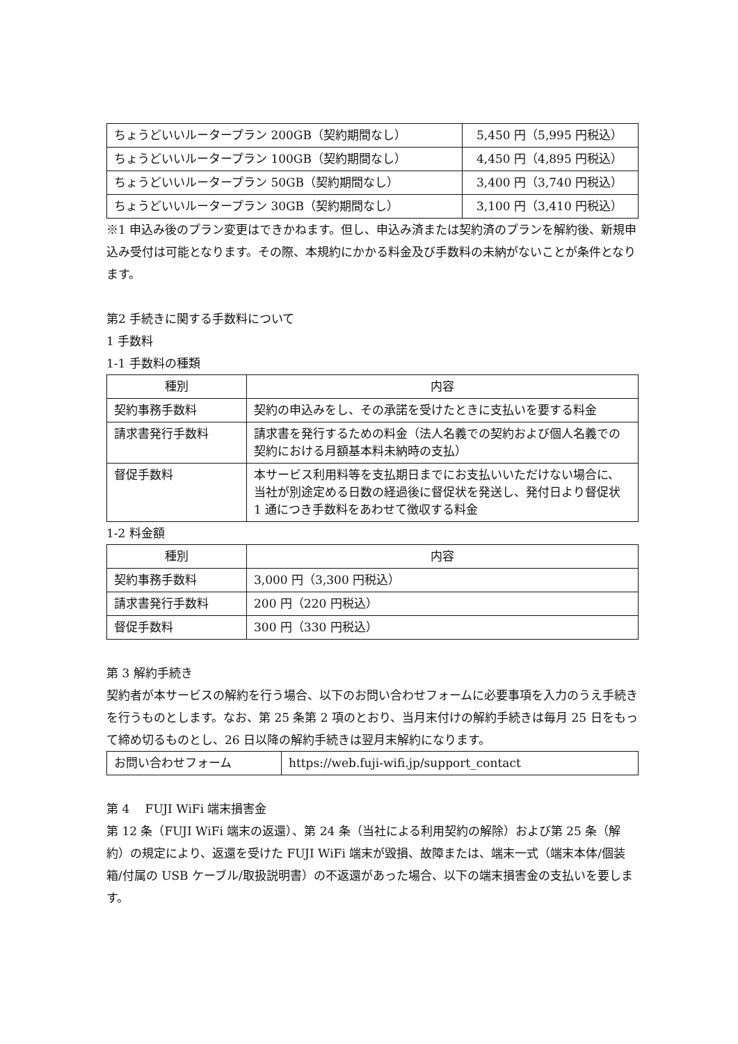| ちょうどいいルータープラン 200GB（契約期間なし） | 5,450 円（5,995 円税込） |
| ちょうどいいルータープラン 100GB（契約期間なし） | 4,450 円（4,895 円税込） |
| ちょうどいいルータープラン 50GB（契約期間なし） | 3,400 円（3,740 円税込） |
| ちょうどいいルータープラン 30GB（契約期間なし） | 3,100 円（3,410 円税込） |
※1 申込み後のプラン変更はできかねます。但し、申込み済または契約済のプランを解約後、新規申込み受付は可能となります。その際、本規約にかかる料金及び手数料の未納がないことが条件となります。
第2 手続きに関する手数料について
1 手数料
1-1 手数料の種類
| 種別 | 内容 |
| --- | --- |
| 契約事務手数料 | 契約の申込みをし、その承諾を受けたときに支払いを要する料金 |
| 請求書発行手数料 | 請求書を発行するための料金（法人名義での契約および個人名義での契約における月額基本料未納時の支払） |
| 督促手数料 | 本サービス利用料等を支払期日までにお支払いいただけない場合に、当社が別途定める日数の経過後に督促状を発送し、発付日より督促状 1 通につき手数料をあわせて徴収する料金 |
1-2 料金額
| 種別 | 内容 |
| --- | --- |
| 契約事務手数料 | 3,000 円（3,300 円税込） |
| 請求書発行手数料 | 200 円（220 円税込） |
| 督促手数料 | 300 円（330 円税込） |
第 3 解約手続き
契約者が本サービスの解約を行う場合、以下のお問い合わせフォームに必要事項を入力のうえ手続きを行うものとします。なお、第 25 条第 2 項のとおり、当月末付けの解約手続きは毎月 25 日をもって締め切るものとし、26 日以降の解約手続きは翌月末解約になります。
| お問い合わせフォーム | https://web.fuji-wifi.jp/support_contact |
第 4 　FUJI WiFi 端末損害金
第 12 条（FUJI WiFi 端末の返還）、第 24 条（当社による利用契約の解除）および第 25 条（解約）の規定により、返還を受けた FUJI WiFi 端末が毀損、故障または、端末一式（端末本体/個装箱/付属の USB ケーブル/取扱説明書）の不返還があった場合、以下の端末損害金の支払いを要します。